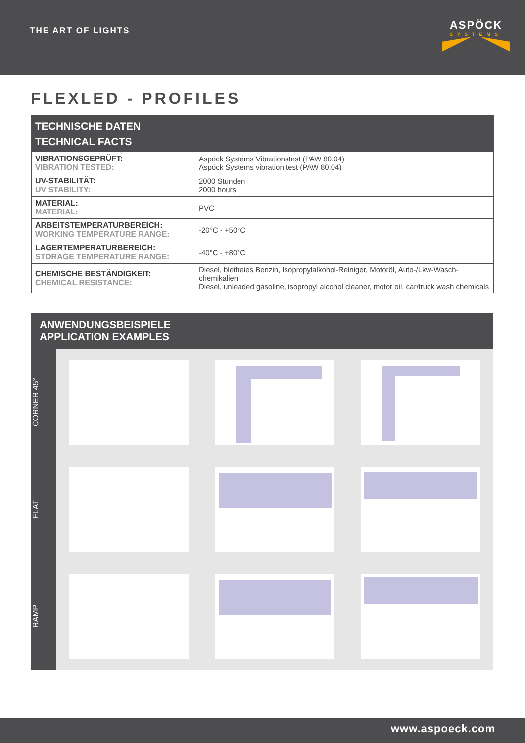THE ART OF LIGHTS
ASPÖCK
SYSTEMS
FLEXLED - PROFILES
| TECHNISCHE DATEN TECHNICAL FACTS | |
| --- | --- |
| VIBRATIONSGEPRÜFT: VIBRATION TESTED: | Aspöck Systems Vibrationstest (PAW 80.04) Aspöck Systems vibration test (PAW 80.04) |
| UV-STABILITÄT: UV STABILITY: | 2000 Stunden 2000 hours |
| MATERIAL: MATERIAL: | PVC |
| ARBEITSTEMPERATURBEREICH: WORKING TEMPERATURE RANGE: | -20°C - +50°C |
| LAGERTEMPERATURBEREICH: STORAGE TEMPERATURE RANGE: | -40°C - +80°C |
| CHEMISCHE BESTÄNDIGKEIT: CHEMICAL RESISTANCE: | Diesel, bleifreies Benzin, Isopropylalkohol-Reiniger, Motoröl, Auto-/Lkw-Wasch-chemikalien Diesel, unleaded gasoline, isopropyl alcohol cleaner, motor oil, car/truck wash chemicals |
ANWENDUNGSBEISPIELE
APPLICATION EXAMPLES
CORNER 45°
FLAT
RAMP
www.aspoeck.com